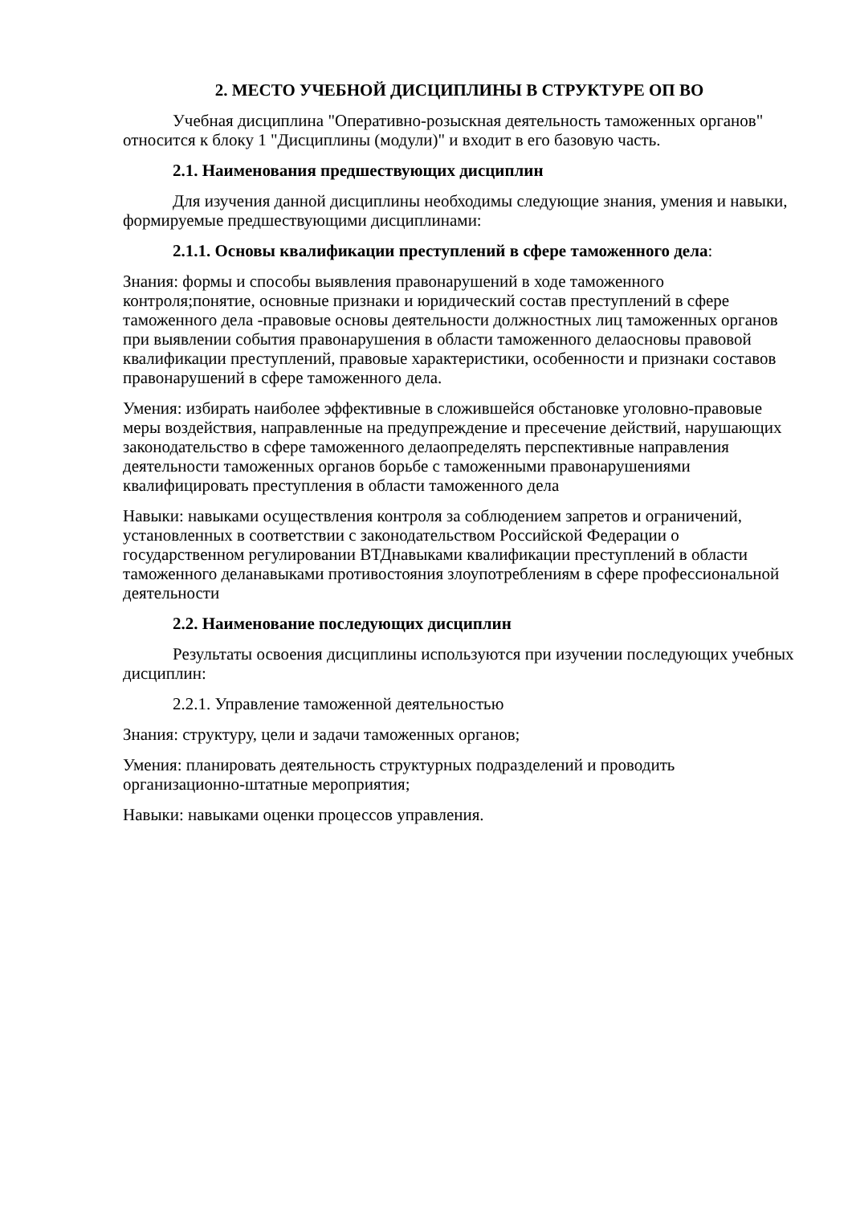2. МЕСТО УЧЕБНОЙ ДИСЦИПЛИНЫ В СТРУКТУРЕ ОП ВО
Учебная дисциплина "Оперативно-розыскная деятельность таможенных органов" относится к блоку 1 "Дисциплины (модули)" и входит в его базовую часть.
2.1. Наименования предшествующих дисциплин
Для изучения данной дисциплины необходимы следующие знания, умения и навыки, формируемые предшествующими дисциплинами:
2.1.1. Основы квалификации преступлений в сфере таможенного дела:
Знания: формы и способы выявления правонарушений в ходе таможенного контроля;понятие, основные признаки и юридический состав преступлений в сфере таможенного дела -правовые основы деятельности должностных лиц таможенных органов при выявлении события правонарушения в области таможенного делаосновы правовой квалификации преступлений, правовые характеристики, особенности и признаки составов правонарушений в сфере таможенного дела.
Умения: избирать наиболее эффективные в сложившейся обстановке уголовно-правовые меры воздействия, направленные на предупреждение и пресечение действий, нарушающих законодательство в сфере таможенного делаопределять перспективные направления деятельности таможенных органов борьбе с таможенными правонарушениями квалифицировать преступления в области таможенного дела
Навыки: навыками осуществления контроля за соблюдением запретов и ограничений, установленных в соответствии с законодательством Российской Федерации о государственном регулировании ВТДнавыками квалификации преступлений в области таможенного деланавыками противостояния злоупотреблениям в сфере профессиональной деятельности
2.2. Наименование последующих дисциплин
Результаты освоения дисциплины используются при изучении последующих учебных дисциплин:
2.2.1. Управление таможенной деятельностью
Знания: структуру, цели и задачи таможенных органов;
Умения: планировать деятельность структурных подразделений и проводить организационно-штатные мероприятия;
Навыки: навыками оценки процессов управления.